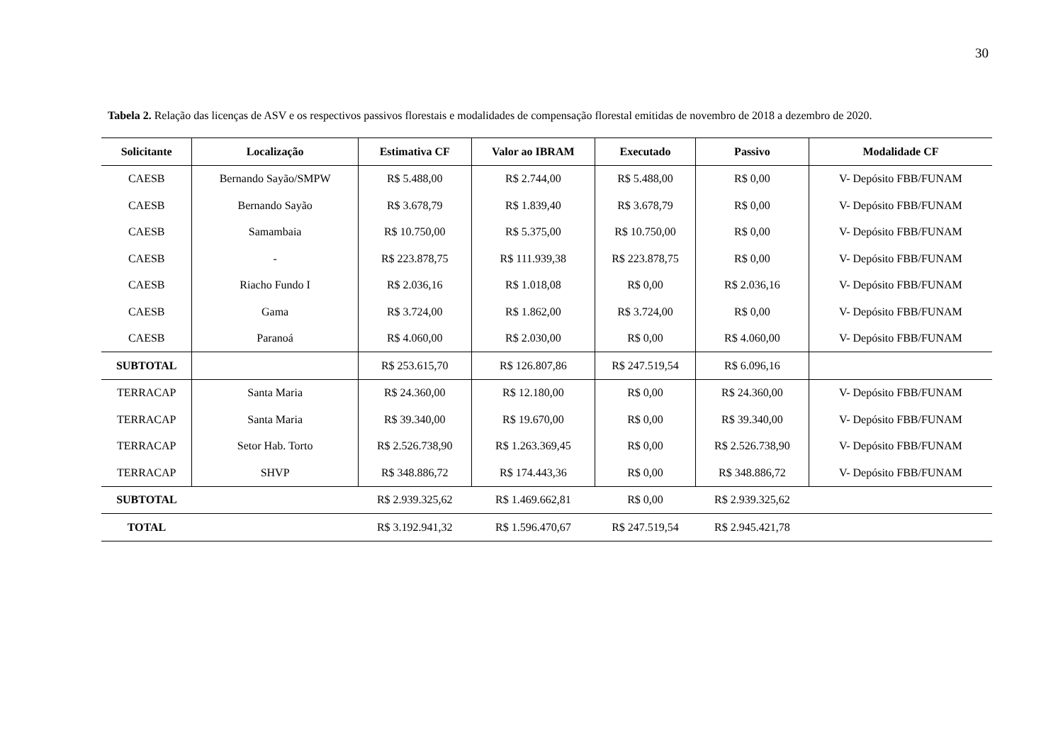30
Tabela 2. Relação das licenças de ASV e os respectivos passivos florestais e modalidades de compensação florestal emitidas de novembro de 2018 a dezembro de 2020.
| Solicitante | Localização | Estimativa CF | Valor ao IBRAM | Executado | Passivo | Modalidade CF |
| --- | --- | --- | --- | --- | --- | --- |
| CAESB | Bernando Sayão/SMPW | R$ 5.488,00 | R$ 2.744,00 | R$ 5.488,00 | R$ 0,00 | V- Depósito FBB/FUNAM |
| CAESB | Bernando Sayão | R$ 3.678,79 | R$ 1.839,40 | R$ 3.678,79 | R$ 0,00 | V- Depósito FBB/FUNAM |
| CAESB | Samambaia | R$ 10.750,00 | R$ 5.375,00 | R$ 10.750,00 | R$ 0,00 | V- Depósito FBB/FUNAM |
| CAESB | - | R$ 223.878,75 | R$ 111.939,38 | R$ 223.878,75 | R$ 0,00 | V- Depósito FBB/FUNAM |
| CAESB | Riacho Fundo I | R$ 2.036,16 | R$ 1.018,08 | R$ 0,00 | R$ 2.036,16 | V- Depósito FBB/FUNAM |
| CAESB | Gama | R$ 3.724,00 | R$ 1.862,00 | R$ 3.724,00 | R$ 0,00 | V- Depósito FBB/FUNAM |
| CAESB | Paranoá | R$ 4.060,00 | R$ 2.030,00 | R$ 0,00 | R$ 4.060,00 | V- Depósito FBB/FUNAM |
| SUBTOTAL | | R$ 253.615,70 | R$ 126.807,86 | R$ 247.519,54 | R$ 6.096,16 | |
| TERRACAP | Santa Maria | R$ 24.360,00 | R$ 12.180,00 | R$ 0,00 | R$ 24.360,00 | V- Depósito FBB/FUNAM |
| TERRACAP | Santa Maria | R$ 39.340,00 | R$ 19.670,00 | R$ 0,00 | R$ 39.340,00 | V- Depósito FBB/FUNAM |
| TERRACAP | Setor Hab. Torto | R$ 2.526.738,90 | R$ 1.263.369,45 | R$ 0,00 | R$ 2.526.738,90 | V- Depósito FBB/FUNAM |
| TERRACAP | SHVP | R$ 348.886,72 | R$ 174.443,36 | R$ 0,00 | R$ 348.886,72 | V- Depósito FBB/FUNAM |
| SUBTOTAL | | R$ 2.939.325,62 | R$ 1.469.662,81 | R$ 0,00 | R$ 2.939.325,62 | |
| TOTAL | | R$ 3.192.941,32 | R$ 1.596.470,67 | R$ 247.519,54 | R$ 2.945.421,78 | |